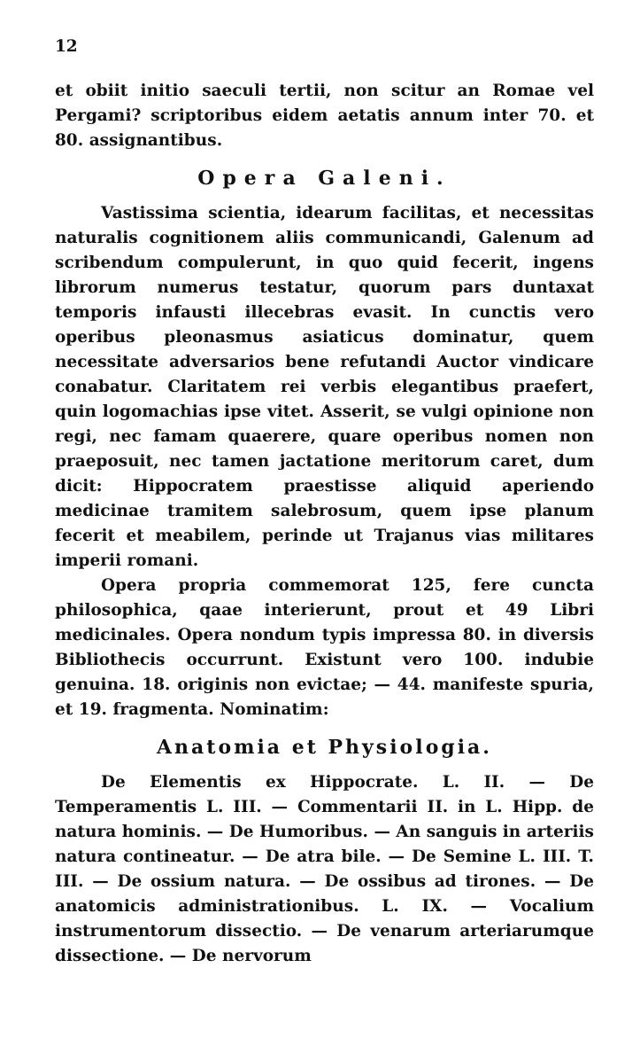12
et obiit initio saeculi tertii, non scitur an Romae vel Pergami? scriptoribus eidem aetatis annum inter 70. et 80. assignantibus.
Opera Galeni.
Vastissima scientia, idearum facilitas, et necessitas naturalis cognitionem aliis communicandi, Galenum ad scribendum compulerunt, in quo quid fecerit, ingens librorum numerus testatur, quorum pars duntaxat temporis infausti illecebras evasit. In cunctis vero operibus pleonasmus asiaticus dominatur, quem necessitate adversarios bene refutandi Auctor vindicare conabatur. Claritatem rei verbis elegantibus praefert, quin logomachias ipse vitet. Asserit, se vulgi opinione non regi, nec famam quaerere, quare operibus nomen non praeposuit, nec tamen jactatione meritorum caret, dum dicit: Hippocratem praestisse aliquid aperiendo medicinae tramitem salebrosum, quem ipse planum fecerit et meabilem, perinde ut Trajanus vias militares imperii romani.
Opera propria commemorat 125, fere cuncta philosophica, qaae interierunt, prout et 49 Libri medicinales. Opera nondum typis impressa 80. in diversis Bibliothecis occurrunt. Existunt vero 100. indubie genuina. 18. originis non evictae; — 44. manifeste spuria, et 19. fragmenta. Nominatim:
Anatomia et Physiologia.
De Elementis ex Hippocrate. L. II. — De Temperamentis L. III. — Commentarii II. in L. Hipp. de natura hominis. — De Humoribus. — An sanguis in arteriis natura contineatur. — De atra bile. — De Semine L. III. T. III. — De ossium natura. — De ossibus ad tirones. — De anatomicis administrationibus. L. IX. — Vocalium instrumentorum dissectio. — De venarum arteriarumque dissectione. — De nervorum